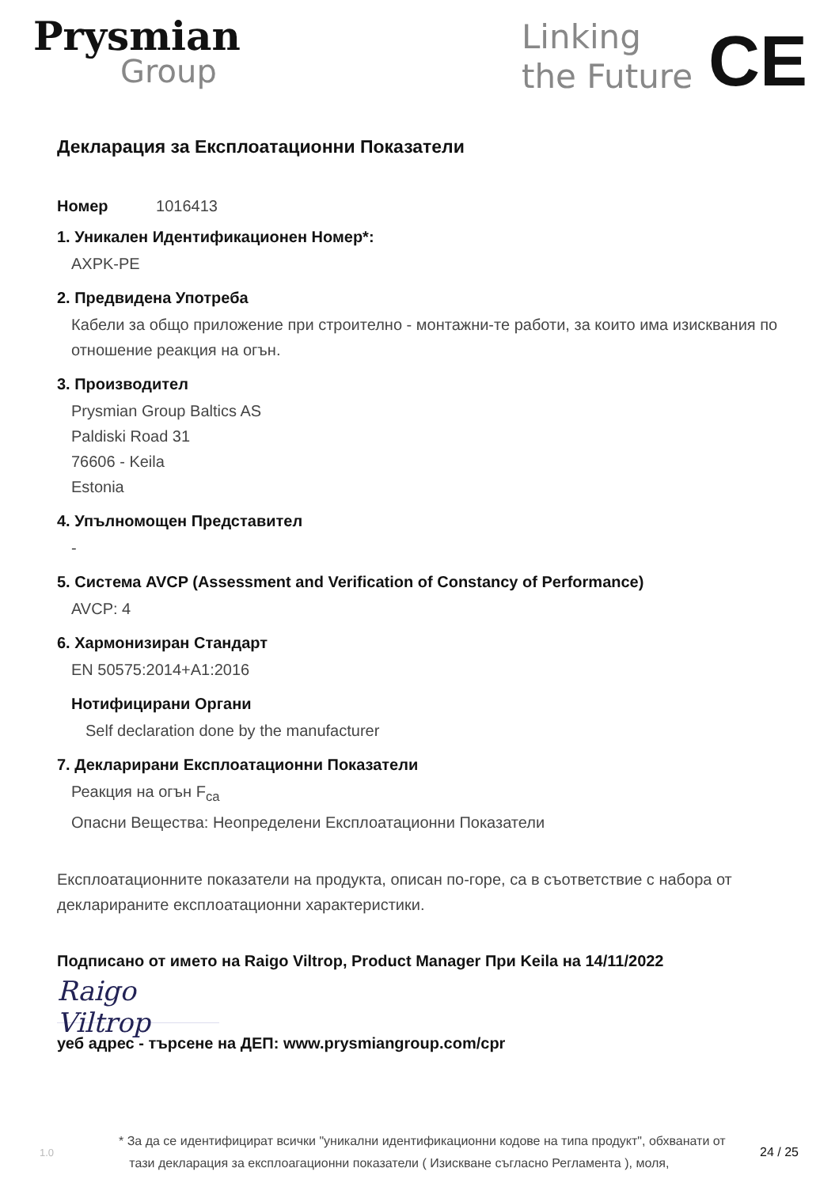Prysmian
Group
Linking
the Future
CE
Декларация за Експлоатационни Показатели
Номер 1016413
1. Уникален Идентификационен Номер*:
AXPK-PE
2. Предвидена Употреба
Кабели за общо приложение при строително - монтажни-те работи, за които има изисквания по отношение реакция на огън.
3. Производител
Prysmian Group Baltics AS
Paldiski Road 31
76606 - Keila
Estonia
4. Упълномощен Представител
-
5. Система AVCP (Assessment and Verification of Constancy of Performance)
AVCP: 4
6. Хармонизиран Стандарт
EN 50575:2014+A1:2016
Нотифицирани Органи
Self declaration done by the manufacturer
7. Декларирани Експлоатационни Показатели
Реакция на огън F<sub>ca</sub>
Опасни Вещества: Неопределени Експлоатационни Показатели
Експлоатационните показатели на продукта, описан по-горе, са в съответствие с набора от декларираните експлоатационни характеристики.
Подписано от името на Raigo Viltrop, Product Manager При Keila на 14/11/2022
Raigo Viltrop
уеб адрес - търсене на ДЕП: www.prysmiangroup.com/cpr
1.0 * За да се идентифицират всички "уникални идентификационни кодове на типа продукт", обхванати от
тази декларация за експлоагационни показатели ( Изискване съгласно Регламента ), моля, 24 / 25